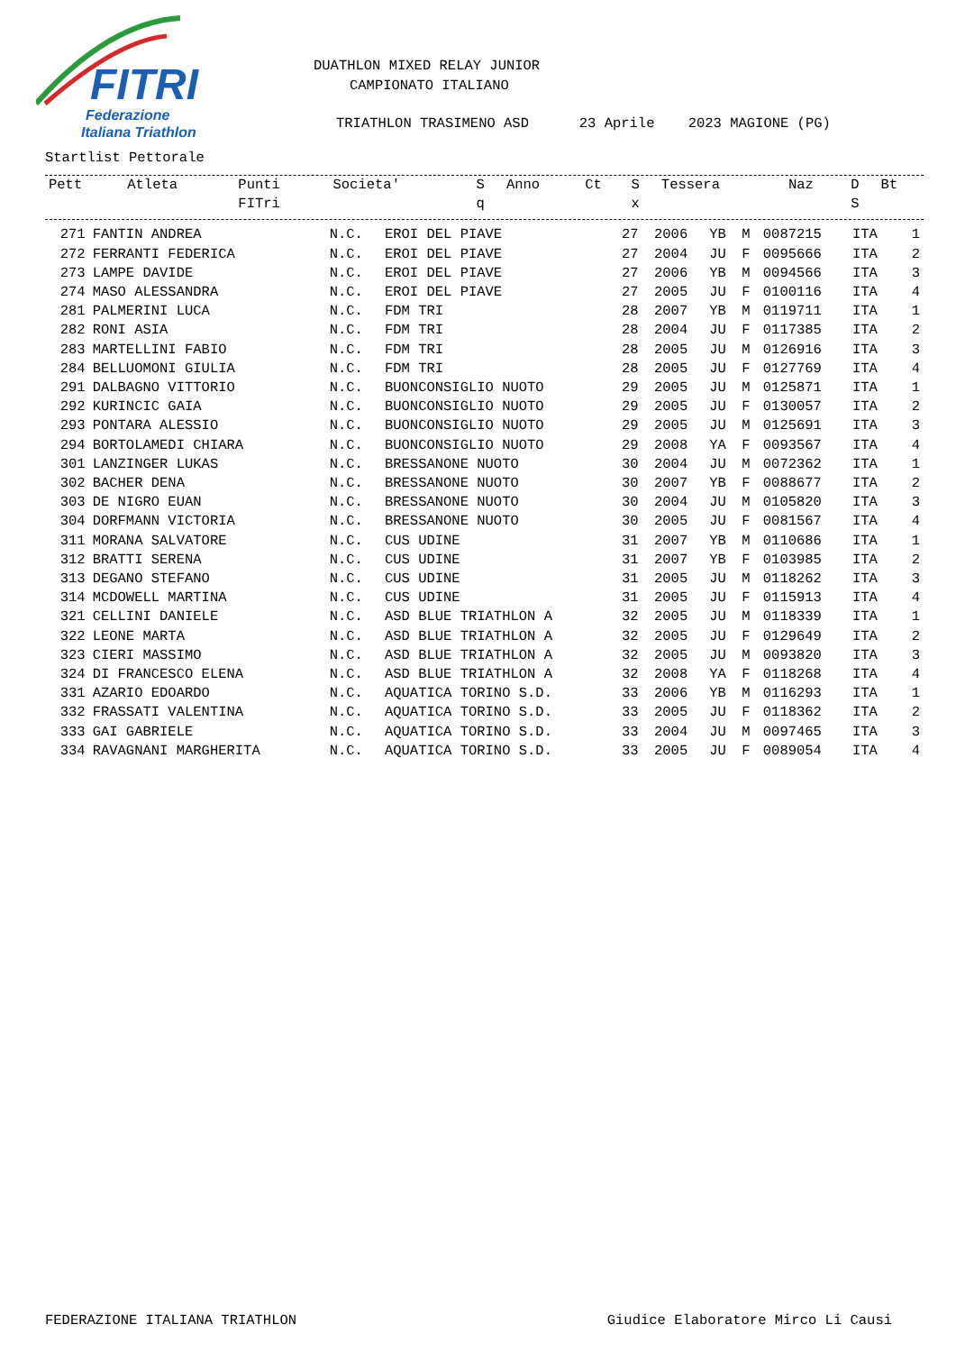FITRI
Federazione
Italiana Triathlon
DUATHLON MIXED RELAY JUNIOR
CAMPIONATO ITALIANO
TRIATHLON TRASIMENO ASD 23 Aprile 2023 MAGIONE (PG)
Startlist Pettorale
| Pett | Atleta | Punti FITri | Societa' | S q | Anno | Ct | S x | Tessera | Naz | D S | Bt |
| --- | --- | --- | --- | --- | --- | --- | --- | --- | --- | --- | --- |
| 271 | FANTIN ANDREA | N.C. | EROI DEL PIAVE | 27 | 2006 | YB | M | 0087215 | ITA | | 1 |
| 272 | FERRANTI FEDERICA | N.C. | EROI DEL PIAVE | 27 | 2004 | JU | F | 0095666 | ITA | | 2 |
| 273 | LAMPE DAVIDE | N.C. | EROI DEL PIAVE | 27 | 2006 | YB | M | 0094566 | ITA | | 3 |
| 274 | MASO ALESSANDRA | N.C. | EROI DEL PIAVE | 27 | 2005 | JU | F | 0100116 | ITA | | 4 |
| 281 | PALMERINI LUCA | N.C. | FDM TRI | 28 | 2007 | YB | M | 0119711 | ITA | | 1 |
| 282 | RONI ASIA | N.C. | FDM TRI | 28 | 2004 | JU | F | 0117385 | ITA | | 2 |
| 283 | MARTELLINI FABIO | N.C. | FDM TRI | 28 | 2005 | JU | M | 0126916 | ITA | | 3 |
| 284 | BELLUOMONI GIULIA | N.C. | FDM TRI | 28 | 2005 | JU | F | 0127769 | ITA | | 4 |
| 291 | DALBAGNO VITTORIO | N.C. | BUONCONSIGLIO NUOTO | 29 | 2005 | JU | M | 0125871 | ITA | | 1 |
| 292 | KURINCIC GAIA | N.C. | BUONCONSIGLIO NUOTO | 29 | 2005 | JU | F | 0130057 | ITA | | 2 |
| 293 | PONTARA ALESSIO | N.C. | BUONCONSIGLIO NUOTO | 29 | 2005 | JU | M | 0125691 | ITA | | 3 |
| 294 | BORTOLAMEDI CHIARA | N.C. | BUONCONSIGLIO NUOTO | 29 | 2008 | YA | F | 0093567 | ITA | | 4 |
| 301 | LANZINGER LUKAS | N.C. | BRESSANONE NUOTO | 30 | 2004 | JU | M | 0072362 | ITA | | 1 |
| 302 | BACHER DENA | N.C. | BRESSANONE NUOTO | 30 | 2007 | YB | F | 0088677 | ITA | | 2 |
| 303 | DE NIGRO EUAN | N.C. | BRESSANONE NUOTO | 30 | 2004 | JU | M | 0105820 | ITA | | 3 |
| 304 | DORFMANN VICTORIA | N.C. | BRESSANONE NUOTO | 30 | 2005 | JU | F | 0081567 | ITA | | 4 |
| 311 | MORANA SALVATORE | N.C. | CUS UDINE | 31 | 2007 | YB | M | 0110686 | ITA | | 1 |
| 312 | BRATTI SERENA | N.C. | CUS UDINE | 31 | 2007 | YB | F | 0103985 | ITA | | 2 |
| 313 | DEGANO STEFANO | N.C. | CUS UDINE | 31 | 2005 | JU | M | 0118262 | ITA | | 3 |
| 314 | MCDOWELL MARTINA | N.C. | CUS UDINE | 31 | 2005 | JU | F | 0115913 | ITA | | 4 |
| 321 | CELLINI DANIELE | N.C. | ASD BLUE TRIATHLON A | 32 | 2005 | JU | M | 0118339 | ITA | | 1 |
| 322 | LEONE MARTA | N.C. | ASD BLUE TRIATHLON A | 32 | 2005 | JU | F | 0129649 | ITA | | 2 |
| 323 | CIERI MASSIMO | N.C. | ASD BLUE TRIATHLON A | 32 | 2005 | JU | M | 0093820 | ITA | | 3 |
| 324 | DI FRANCESCO ELENA | N.C. | ASD BLUE TRIATHLON A | 32 | 2008 | YA | F | 0118268 | ITA | | 4 |
| 331 | AZARIO EDOARDO | N.C. | AQUATICA TORINO S.D. | 33 | 2006 | YB | M | 0116293 | ITA | | 1 |
| 332 | FRASSATI VALENTINA | N.C. | AQUATICA TORINO S.D. | 33 | 2005 | JU | F | 0118362 | ITA | | 2 |
| 333 | GAI GABRIELE | N.C. | AQUATICA TORINO S.D. | 33 | 2004 | JU | M | 0097465 | ITA | | 3 |
| 334 | RAVAGNANI MARGHERITA | N.C. | AQUATICA TORINO S.D. | 33 | 2005 | JU | F | 0089054 | ITA | | 4 |
FEDERAZIONE ITALIANA TRIATHLON Giudice Elaboratore Mirco Li Causi